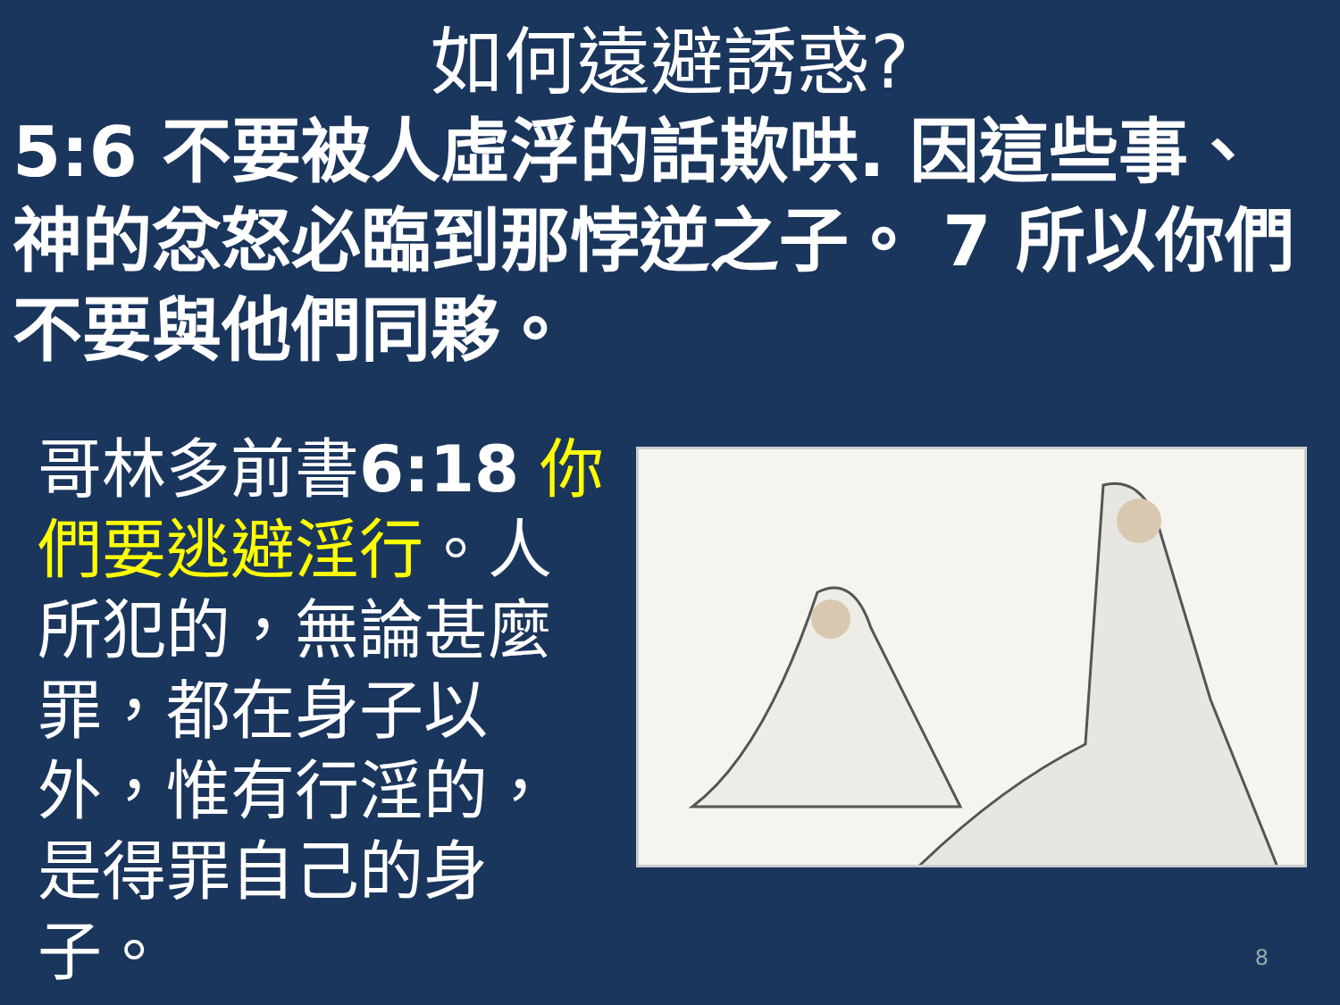如何遠避誘惑?
5:6 不要被人虛浮的話欺哄. 因這些事、神的忿怒必臨到那悖逆之子。 7 所以你們不要與他們同夥。
哥林多前書6:18 你們要逃避淫行。人所犯的，無論甚麼罪，都在身子以外，惟有行淫的，是得罪自己的身子。
8